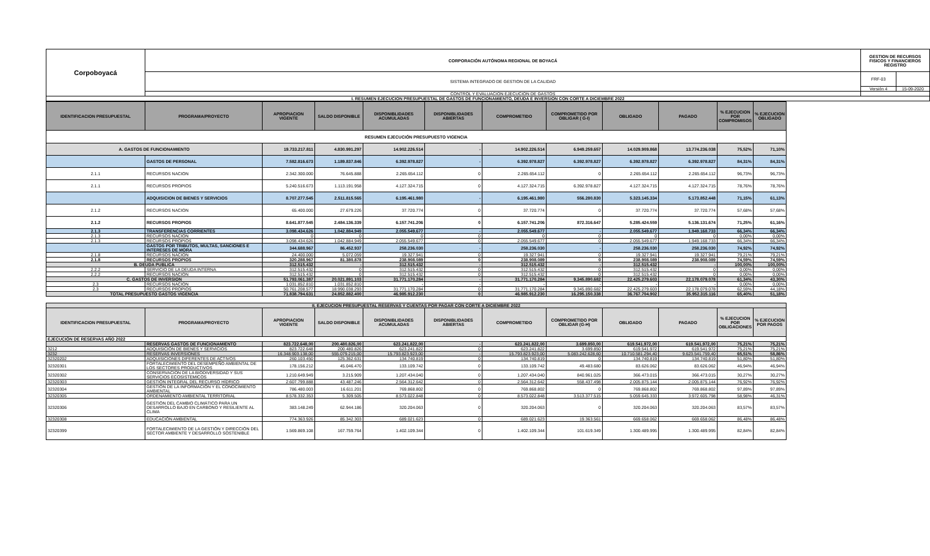| Corpoboyacá | CORPORACIÓN AUTÓNOMA REGIONAL DE BOYACÁ | GESTION DE RECURSOS FISICOS Y FINANCIEROS REGISTRO | |
| | SISTEMA INTEGRADO DE GESTION DE LA CALIDAD | FRF-03 | |
| | | Versión 4 | 15-09-2020 |
| | CONTROL Y EVALUACION EJECUCION DE GASTOS | | |
| I. RESUMEN EJECUCION PRESUPUESTAL DE GASTOS DE FUNCIONAMIENTO, DEUDA E INVERSION CON CORTE A DICIEMBRE 2022 | | | |
| IDENTIFICACION PRESUPUESTAL | PROGRAMA/PROYECTO | APROPIACION VIGENTE | SALDO DISPONIBLE | DISPONIBLIDADES ACUMULADAS | DISPONIBLIDADES ABIERTAS | COMPROMETIDO | COMPROMETIDO POR OBLIGAR ( G-I) | OBLIGADO | PAGADO | % EJECUCION POR COMPROMISOS | % EJECUCION OBLIGADO |
| --- | --- | --- | --- | --- | --- | --- | --- | --- | --- | --- | --- |
| RESUMEN EJECUCIÓN PRESUPUESTO VIGENCIA | | | | | | | | | | | |
| A. GASTOS DE FUNCIONAMIENTO | | 19.733.217.811 | 4.830.991.297 | 14.902.226.514 | - | 14.902.226.514 | 6.949.259.657 | 14.029.909.868 | 13.774.236.038 | 75,52% | 71,10% |
| | GASTOS DE PERSONAL | 7.582.816.673 | 1.189.837.846 | 6.392.978.827 | - | 6.392.978.827 | 6.392.978.827 | 6.392.978.827 | 6.392.978.827 | 84,31% | 84,31% |
| 2.1.1 | RECURSOS NACION | 2.342.300.000 | 76.645.888 | 2.265.654.112 | 0 | 2.265.654.112 | 0 | 2.265.654.112 | 2.265.654.112 | 96,73% | 96,73% |
| 2.1.1 | RECURSOS PROPIOS | 5.240.516.673 | 1.113.191.958 | 4.127.324.715 | 0 | 4.127.324.715 | 6.392.978.827 | 4.127.324.715 | 4.127.324.715 | 78,76% | 78,76% |
| | ADQUISICION DE BIENES Y SERVICIOS | 8.707.277.545 | 2.511.815.565 | 6.195.461.980 | - | 6.195.461.980 | 556.280.830 | 5.323.145.334 | 5.173.852.448 | 71,15% | 61,13% |
| 2.1.2 | RECURSOS NACION | 65.400.000 | 27.679.226 | 37.720.774 | 0 | 37.720.774 | 0 | 37.720.774 | 37.720.774 | 57,68% | 57,68% |
| 2.1.2 | RECURSOS PROPIOS | 8.641.877.545 | 2.484.136.339 | 6.157.741.206 | 0 | 6.157.741.206 | 872.316.647 | 5.285.424.559 | 5.136.131.674 | 71,25% | 61,16% |
| 2.1.3 | TRANSFERENCIAS CORRIENTES | 3.098.434.626 | 1.042.884.949 | 2.055.549.677 | - | 2.055.549.677 | - | 2.055.549.677 | 1.949.168.733 | 66,34% | 66,34% |
| 2.1.3 | RECURSOS NACION | 0 | 0 | 0 | 0 | 0 | 0 | 0 | 0 | 0,00% | 0,00% |
| 2.1.3 | RECURSOS PROPIOS | 3.098.434.626 | 1.042.884.949 | 2.055.549.677 | 0 | 2.055.549.677 | 0 | 2.055.549.677 | 1.949.168.733 | 66,34% | 66,34% |
| | GASTOS POR TRIBUTOS, MULTAS, SANCIONES E INTERESES DE MORA | 344.688.967 | 86.452.937 | 258.236.030 | - | 258.236.030 | - | 258.236.030 | 258.236.030 | 74,92% | 74,92% |
| 2.1.8 | RECURSOS NACION | 24.400.000 | 5.072.059 | 19.327.941 | 0 | 19.327.941 | 0 | 19.327.941 | 19.327.941 | 79,21% | 79,21% |
| 2.1.8 | RECURSOS PROPIOS | 320.288.967 | 81.380.878 | 238.908.089 | 0 | 238.908.089 | 0 | 238.908.089 | 238.908.089 | 74,59% | 74,59% |
| B. DEUDA PUBLICA | | 312.515.432 | - | 312.515.432 | - | 312.515.432 | - | 312.515.432 | - | 100,00% | 100,00% |
| 2.2.2 | SERVICIO DE LA DEUDA INTERNA | 312.515.432 | 0 | 312.515.432 | 0 | 312.515.432 | 0 | 312.515.432 | 0 | 0,00% | 0,00% |
| 2.2.2 | RECURSOS NACION | 312.515.432 | 0 | 312.515.432 | 0 | 312.515.432 | 0 | 312.515.432 | 0 | 0,00% | 0,00% |
| C. GASTOS DE INVERSION | | 51.793.061.387 | 20.021.891.103 | 31.771.170.284 | - | 31.771.170.284 | 9.345.890.682 | 22.425.279.603 | 22.178.079.078 | 61,34% | 43,30% |
| 2.3 | RECURSOS NACION | 1.031.852.810 | 1.031.852.810 | - | - | - | - | - | - | 0,00% | 0,00% |
| 2.3 | RECURSOS PROPIOS | 50.761.208.577 | 18.990.038.293 | 31.771.170.284 | 0 | 31.771.170.284 | 9.345.890.682 | 22.425.279.603 | 22.178.079.078 | 62,59% | 44,18% |
| TOTAL PRESUPUESTO GASTOS VIGENCIA | | 71.838.794.631 | 24.852.882.400 | 46.985.912.230 | 0 | 46.985.912.230 | 16.295.150.338 | 36.767.704.902 | 35.952.315.116 | 65,40% | 51,18% |
| II. EJECUCION PRESUPUESTAL RESERVAS Y CUENTAS POR PAGAR CON CORTE A DICIEMBRE 2022 | | | | | | | | | | | |
| IDENTIFICACION PRESUPUESTAL | PROGRAMA/PROYECTO | APROPIACION VIGENTE | SALDO DISPONIBLE | DISPONIBLIDADES ACUMULADAS | DISPONIBLIDADES ABIERTAS | COMPROMETIDO | COMPROMETIDO POR OBLIGAR (G-H) | OBLIGADO | PAGADO | % EJECUCION POR OBLIGACIONES | % EJECUCION POR PAGOS |
| EJECUCIÓN DE RESERVAS AÑO 2022 | | | | | | | | | | | |
| | RESERVAS GASTOS DE FUNCIONAMIENTO | 823.722.648,00 | 200.480.826,00 | 623.241.822,00 | - | 623.241.822,00 | 3.699.850,00 | 619.541.972,00 | 619.541.972,00 | 75,21% | 75,21% |
| 3212 | ADQUISICIÓN DE BIENES Y SERVICIOS | 823.722.648 | 200.480.826 | 623.241.822 | 0 | 623.241.822 | 3.699.850 | 619.541.972 | 619.541.972 | 75,21% | 75,21% |
| 3232 | RESERVAS INVERSIONES | 16.348.903.138,00 | 555.079.215,00 | 15.793.823.923,00 | - | 15.793.823.923,00 | 5.083.242.628,60 | 10.710.581.294,40 | 9.623.541.759,40 | 65,51% | 58,86% |
| 32320202 | ADQUISICIONES DIFERENTES DE ACTIVOS | 260.103.450 | 125.362.631 | 134.740.819 | 0 | 134.740.819 | 0 | 134.740.819 | 134.740.819 | 51,80% | 51,80% |
| 32320301 | FORTALECIMIENTO DEL DESEMPEÑO AMBIENTAL DE LOS SECTORES PRODUCTIVOS | 178.156.212 | 45.046.470 | 133.109.742 | 0 | 133.109.742 | 49.483.680 | 83.626.062 | 83.626.062 | 46,94% | 46,94% |
| 32320302 | CONSERVACION DE LA BIODIVERSIDAD Y SUS SERVICIOS ECOSISTEMICOS | 1.210.649.949 | 3.215.909 | 1.207.434.040 | 0 | 1.207.434.040 | 840.961.025 | 366.473.015 | 366.473.015 | 30,27% | 30,27% |
| 32320303 | GESTIÓN INTEGRAL DEL RECURSO HÍDRICO | 2.607.799.888 | 43.487.246 | 2.564.312.642 | 0 | 2.564.312.642 | 558.437.498 | 2.005.875.144 | 2.005.875.144 | 76,92% | 76,92% |
| 32320304 | GESTIÓN DE LA INFORMACIÓN Y EL CONOCIMIENTO AMBIENTAL | 786.480.003 | 16.611.201 | 769.868.802 | 0 | 769.868.802 | 0 | 769.868.802 | 769.868.802 | 97,89% | 97,89% |
| 32320305 | ORDENAMIENTO AMBIENTAL TERRITORIAL | 8.578.332.353 | 5.309.505 | 8.573.022.848 | 0 | 8.573.022.848 | 3.513.377.515 | 5.059.645.333 | 3.972.605.798 | 58,98% | 46,31% |
| 32320306 | GESTIÓN DEL CAMBIO CLIMÁTICO PARA UN DESARROLLO BAJO EN CARBONO Y RESILIENTE AL CLIMA | 383.148.249 | 62.944.186 | 320.204.063 | 0 | 320.204.063 | 0 | 320.204.063 | 320.204.063 | 83,57% | 83,57% |
| 32320308 | EDUCACIÓN AMBIENTAL | 774.363.926 | 85.342.303 | 689.021.623 | 0 | 689.021.623 | 19.363.561 | 669.658.062 | 669.658.062 | 86,48% | 86,48% |
| 32320399 | FORTALECIMIENTO DE LA GESTIÓN Y DIRECCIÓN DEL SECTOR AMBIENTE Y DESARROLLO SOSTENIBLE | 1.569.869.108 | 167.759.764 | 1.402.109.344 | 0 | 1.402.109.344 | 101.619.349 | 1.300.489.995 | 1.300.489.995 | 82,84% | 82,84% |